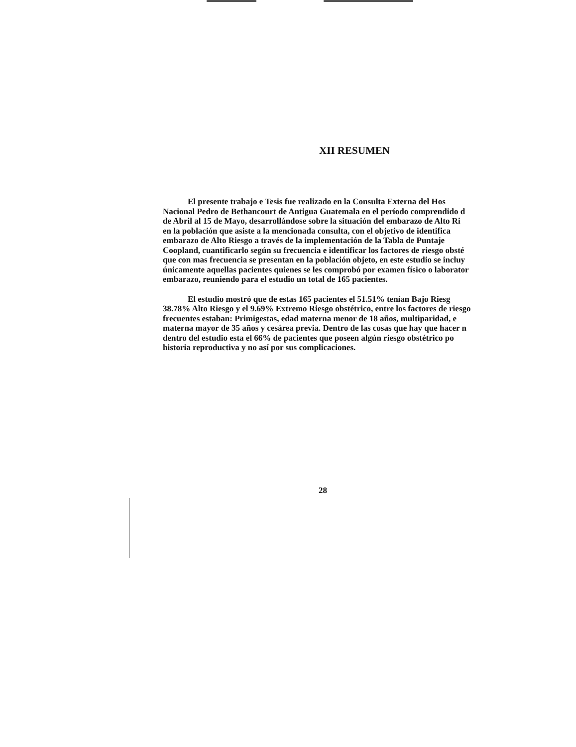XII RESUMEN
El presente trabajo e Tesis fue realizado en la Consulta Externa del Hos
Nacional Pedro de Bethancourt de Antigua Guatemala en el período comprendido d
de Abril al 15 de Mayo, desarrollándose sobre la situación del embarazo de Alto Ri
en la población que asiste a la mencionada consulta, con el objetivo de identifica
embarazo de Alto Riesgo a través de la implementación de la Tabla de Puntaje
Coopland, cuantificarlo según su frecuencia e identificar los factores de riesgo obsté
que con mas frecuencia se presentan en la población objeto, en este estudio se incluy
únicamente aquellas pacientes quienes se les comprobó por examen físico o laborator
embarazo, reuniendo para el estudio un total de 165 pacientes.
El estudio mostró que de estas 165 pacientes el 51.51% tenían Bajo Riesg
38.78% Alto Riesgo y el 9.69% Extremo Riesgo obstétrico, entre los factores de riesgo
frecuentes estaban: Primigestas, edad materna menor de 18 años, multiparidad, e
materna mayor de 35 años y cesárea previa. Dentro de las cosas que hay que hacer n
dentro del estudio esta el 66% de pacientes que poseen algún riesgo obstétrico po
historia reproductiva y no así por sus complicaciones.
28